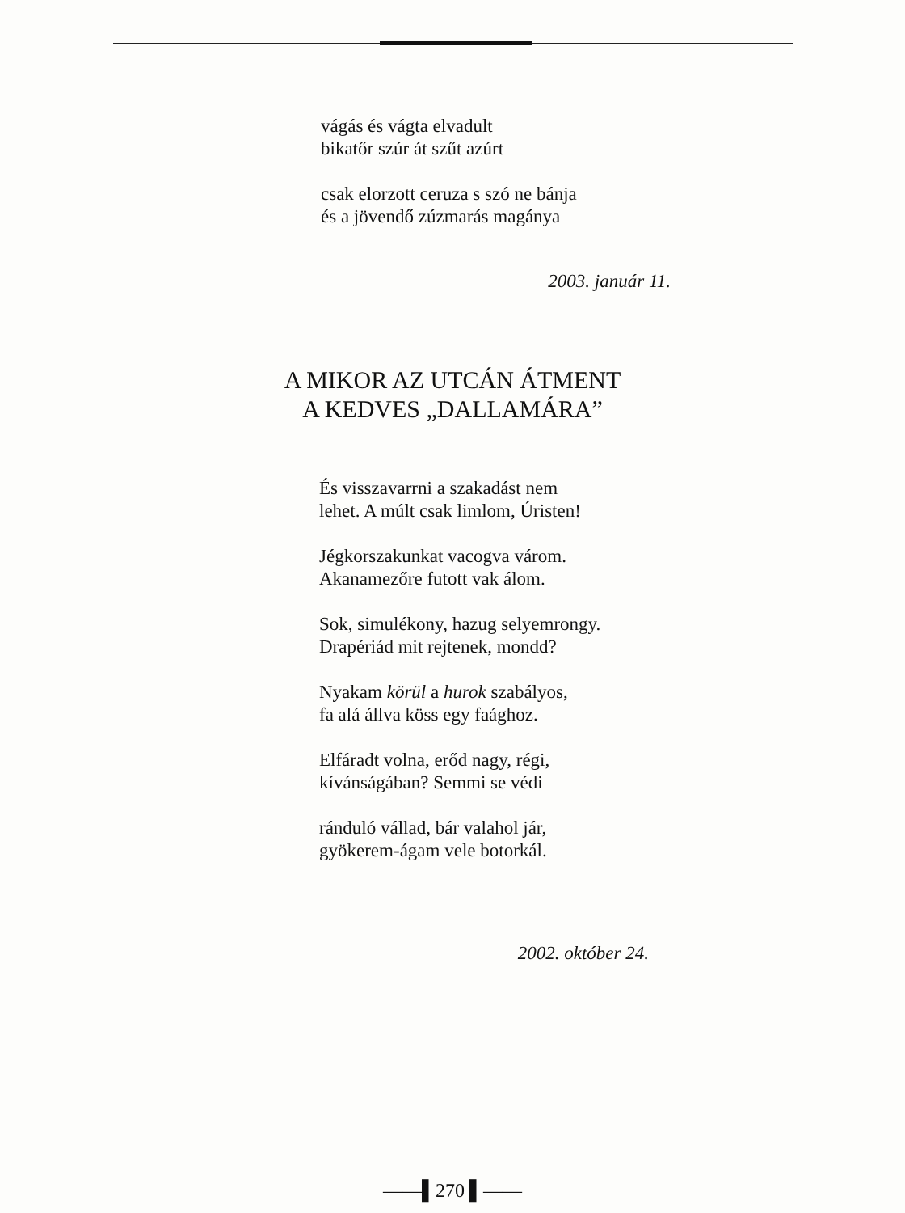vágás és vágta elvadult
bikatőr szúr át szűt azúrt
csak elorzott ceruza s szó ne bánja
és a jövendő zúzmarás magánya
2003. január 11.
A MIKOR AZ UTCÁN ÁTMENT
A KEDVES „DALLAMÁRA”
És visszavarrni a szakadást nem
lehet. A múlt csak limlom, Úristen!
Jégkorszakunkat vacogva várom.
Akanamezőre futott vak álom.
Sok, simulékony, hazug selyemrongy.
Drapériád mit rejtenek, mondd?
Nyakam körül a hurok szabályos,
fa alá állva köss egy faághoz.
Elfáradt volna, erőd nagy, régi,
kívánságában? Semmi se védi
ránduló vállad, bár valahol jár,
gyökerem-ágam vele botorkál.
2002. október 24.
——▌270 ▌——